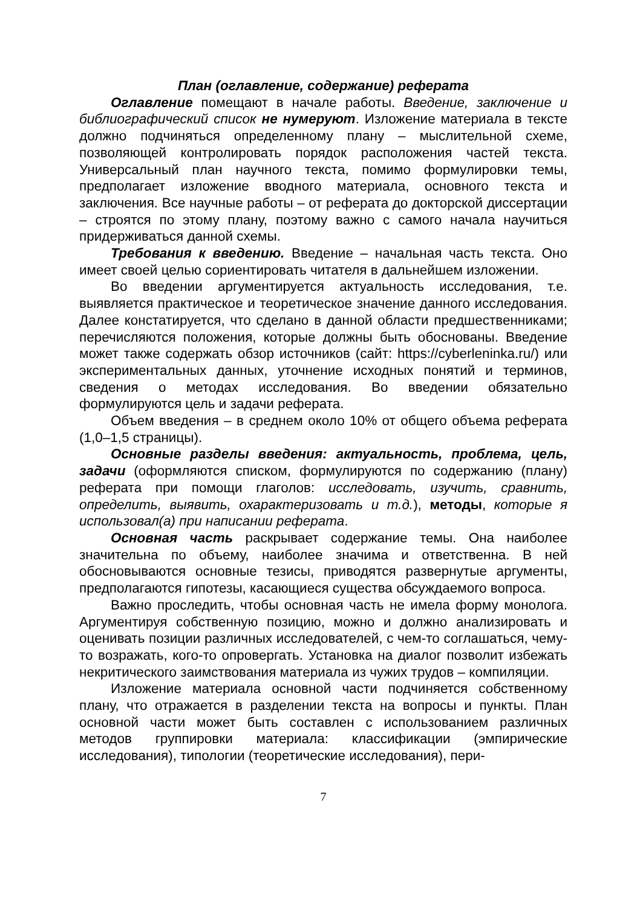План (оглавление, содержание) реферата
Оглавление помещают в начале работы. Введение, заключение и библиографический список не нумеруют. Изложение материала в тексте должно подчиняться определенному плану – мыслительной схеме, позволяющей контролировать порядок расположения частей текста. Универсальный план научного текста, помимо формулировки темы, предполагает изложение вводного материала, основного текста и заключения. Все научные работы – от реферата до докторской диссертации – строятся по этому плану, поэтому важно с самого начала научиться придерживаться данной схемы.
Требования к введению. Введение – начальная часть текста. Оно имеет своей целью сориентировать читателя в дальнейшем изложении.
Во введении аргументируется актуальность исследования, т.е. выявляется практическое и теоретическое значение данного исследования. Далее констатируется, что сделано в данной области предшественниками; перечисляются положения, которые должны быть обоснованы. Введение может также содержать обзор источников (сайт: https://cyberleninka.ru/) или экспериментальных данных, уточнение исходных понятий и терминов, сведения о методах исследования. Во введении обязательно формулируются цель и задачи реферата.
Объем введения – в среднем около 10% от общего объема реферата (1,0–1,5 страницы).
Основные разделы введения: актуальность, проблема, цель, задачи (оформляются списком, формулируются по содержанию (плану) реферата при помощи глаголов: исследовать, изучить, сравнить, определить, выявить, охарактеризовать и т.д.), методы, которые я использовал(а) при написании реферата.
Основная часть раскрывает содержание темы. Она наиболее значительна по объему, наиболее значима и ответственна. В ней обосновываются основные тезисы, приводятся развернутые аргументы, предполагаются гипотезы, касающиеся существа обсуждаемого вопроса.
Важно проследить, чтобы основная часть не имела форму монолога. Аргументируя собственную позицию, можно и должно анализировать и оценивать позиции различных исследователей, с чем-то соглашаться, чему-то возражать, кого-то опровергать. Установка на диалог позволит избежать некритического заимствования материала из чужих трудов – компиляции.
Изложение материала основной части подчиняется собственному плану, что отражается в разделении текста на вопросы и пункты. План основной части может быть составлен с использованием различных методов группировки материала: классификации (эмпирические исследования), типологии (теоретические исследования), пери-
7